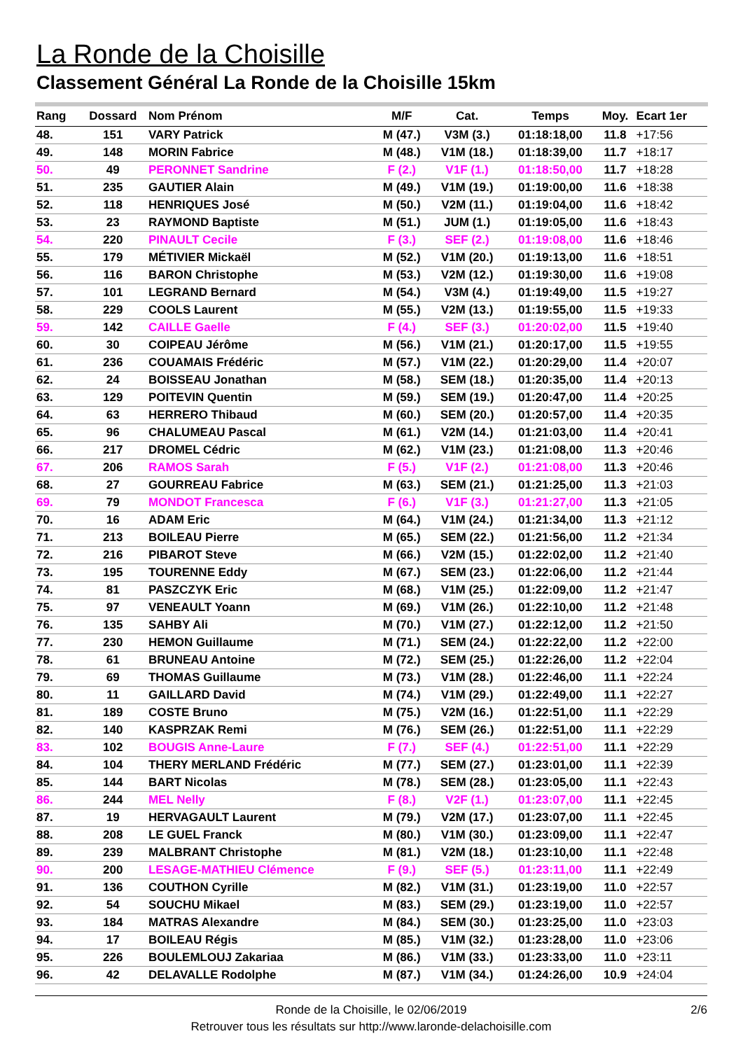La Ronde de la Choisille
Classement Général La Ronde de la Choisille 15km
| Rang | Dossard | Nom Prénom | M/F | Cat. | Temps | Moy. | Ecart 1er |
| --- | --- | --- | --- | --- | --- | --- | --- |
| 48. | 151 | VARY Patrick | M (47.) | V3M (3.) | 01:18:18,00 | 11.8 | +17:56 |
| 49. | 148 | MORIN Fabrice | M (48.) | V1M (18.) | 01:18:39,00 | 11.7 | +18:17 |
| 50. | 49 | PERONNET Sandrine | F (2.) | V1F (1.) | 01:18:50,00 | 11.7 | +18:28 |
| 51. | 235 | GAUTIER Alain | M (49.) | V1M (19.) | 01:19:00,00 | 11.6 | +18:38 |
| 52. | 118 | HENRIQUES José | M (50.) | V2M (11.) | 01:19:04,00 | 11.6 | +18:42 |
| 53. | 23 | RAYMOND Baptiste | M (51.) | JUM (1.) | 01:19:05,00 | 11.6 | +18:43 |
| 54. | 220 | PINAULT Cecile | F (3.) | SEF (2.) | 01:19:08,00 | 11.6 | +18:46 |
| 55. | 179 | MÉTIVIER Mickaël | M (52.) | V1M (20.) | 01:19:13,00 | 11.6 | +18:51 |
| 56. | 116 | BARON Christophe | M (53.) | V2M (12.) | 01:19:30,00 | 11.6 | +19:08 |
| 57. | 101 | LEGRAND Bernard | M (54.) | V3M (4.) | 01:19:49,00 | 11.5 | +19:27 |
| 58. | 229 | COOLS Laurent | M (55.) | V2M (13.) | 01:19:55,00 | 11.5 | +19:33 |
| 59. | 142 | CAILLE Gaelle | F (4.) | SEF (3.) | 01:20:02,00 | 11.5 | +19:40 |
| 60. | 30 | COIPEAU Jérôme | M (56.) | V1M (21.) | 01:20:17,00 | 11.5 | +19:55 |
| 61. | 236 | COUAMAIS Frédéric | M (57.) | V1M (22.) | 01:20:29,00 | 11.4 | +20:07 |
| 62. | 24 | BOISSEAU Jonathan | M (58.) | SEM (18.) | 01:20:35,00 | 11.4 | +20:13 |
| 63. | 129 | POITEVIN Quentin | M (59.) | SEM (19.) | 01:20:47,00 | 11.4 | +20:25 |
| 64. | 63 | HERRERO Thibaud | M (60.) | SEM (20.) | 01:20:57,00 | 11.4 | +20:35 |
| 65. | 96 | CHALUMEAU Pascal | M (61.) | V2M (14.) | 01:21:03,00 | 11.4 | +20:41 |
| 66. | 217 | DROMEL Cédric | M (62.) | V1M (23.) | 01:21:08,00 | 11.3 | +20:46 |
| 67. | 206 | RAMOS Sarah | F (5.) | V1F (2.) | 01:21:08,00 | 11.3 | +20:46 |
| 68. | 27 | GOURREAU Fabrice | M (63.) | SEM (21.) | 01:21:25,00 | 11.3 | +21:03 |
| 69. | 79 | MONDOT Francesca | F (6.) | V1F (3.) | 01:21:27,00 | 11.3 | +21:05 |
| 70. | 16 | ADAM Eric | M (64.) | V1M (24.) | 01:21:34,00 | 11.3 | +21:12 |
| 71. | 213 | BOILEAU Pierre | M (65.) | SEM (22.) | 01:21:56,00 | 11.2 | +21:34 |
| 72. | 216 | PIBAROT Steve | M (66.) | V2M (15.) | 01:22:02,00 | 11.2 | +21:40 |
| 73. | 195 | TOURENNE Eddy | M (67.) | SEM (23.) | 01:22:06,00 | 11.2 | +21:44 |
| 74. | 81 | PASZCZYK Eric | M (68.) | V1M (25.) | 01:22:09,00 | 11.2 | +21:47 |
| 75. | 97 | VENEAULT Yoann | M (69.) | V1M (26.) | 01:22:10,00 | 11.2 | +21:48 |
| 76. | 135 | SAHBY Ali | M (70.) | V1M (27.) | 01:22:12,00 | 11.2 | +21:50 |
| 77. | 230 | HEMON Guillaume | M (71.) | SEM (24.) | 01:22:22,00 | 11.2 | +22:00 |
| 78. | 61 | BRUNEAU Antoine | M (72.) | SEM (25.) | 01:22:26,00 | 11.2 | +22:04 |
| 79. | 69 | THOMAS Guillaume | M (73.) | V1M (28.) | 01:22:46,00 | 11.1 | +22:24 |
| 80. | 11 | GAILLARD David | M (74.) | V1M (29.) | 01:22:49,00 | 11.1 | +22:27 |
| 81. | 189 | COSTE Bruno | M (75.) | V2M (16.) | 01:22:51,00 | 11.1 | +22:29 |
| 82. | 140 | KASPRZAK Remi | M (76.) | SEM (26.) | 01:22:51,00 | 11.1 | +22:29 |
| 83. | 102 | BOUGIS Anne-Laure | F (7.) | SEF (4.) | 01:22:51,00 | 11.1 | +22:29 |
| 84. | 104 | THERY MERLAND Frédéric | M (77.) | SEM (27.) | 01:23:01,00 | 11.1 | +22:39 |
| 85. | 144 | BART Nicolas | M (78.) | SEM (28.) | 01:23:05,00 | 11.1 | +22:43 |
| 86. | 244 | MEL Nelly | F (8.) | V2F (1.) | 01:23:07,00 | 11.1 | +22:45 |
| 87. | 19 | HERVAGAULT Laurent | M (79.) | V2M (17.) | 01:23:07,00 | 11.1 | +22:45 |
| 88. | 208 | LE GUEL Franck | M (80.) | V1M (30.) | 01:23:09,00 | 11.1 | +22:47 |
| 89. | 239 | MALBRANT Christophe | M (81.) | V2M (18.) | 01:23:10,00 | 11.1 | +22:48 |
| 90. | 200 | LESAGE-MATHIEU Clémence | F (9.) | SEF (5.) | 01:23:11,00 | 11.1 | +22:49 |
| 91. | 136 | COUTHON Cyrille | M (82.) | V1M (31.) | 01:23:19,00 | 11.0 | +22:57 |
| 92. | 54 | SOUCHU Mikael | M (83.) | SEM (29.) | 01:23:19,00 | 11.0 | +22:57 |
| 93. | 184 | MATRAS Alexandre | M (84.) | SEM (30.) | 01:23:25,00 | 11.0 | +23:03 |
| 94. | 17 | BOILEAU Régis | M (85.) | V1M (32.) | 01:23:28,00 | 11.0 | +23:06 |
| 95. | 226 | BOULEMLOUJ Zakariaa | M (86.) | V1M (33.) | 01:23:33,00 | 11.0 | +23:11 |
| 96. | 42 | DELAVALLE Rodolphe | M (87.) | V1M (34.) | 01:24:26,00 | 10.9 | +24:04 |
Ronde de la Choisille, le 02/06/2019 2/6
Retrouver tous les résultats sur http://www.laronde-delachoisille.com